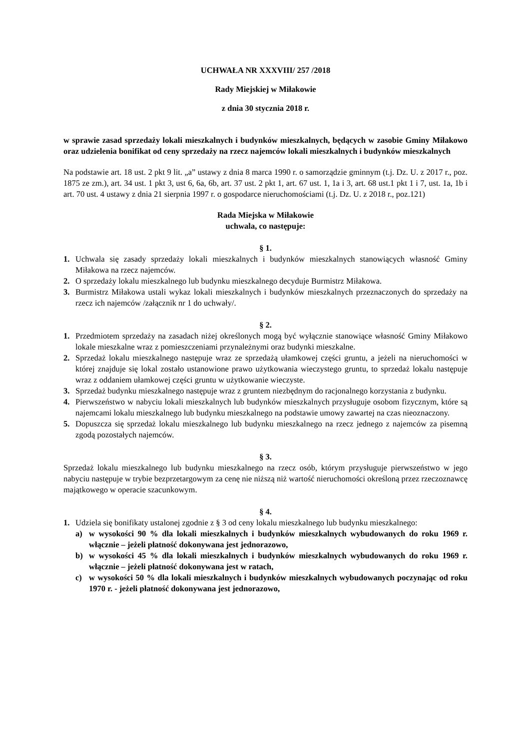UCHWAŁA NR XXXVIII/ 257 /2018
Rady Miejskiej w Miłakowie
z dnia 30 stycznia 2018 r.
w sprawie zasad sprzedaży lokali mieszkalnych i budynków mieszkalnych, będących w zasobie Gminy Miłakowo oraz udzielenia bonifikat od ceny sprzedaży na rzecz najemców lokali mieszkalnych i budynków mieszkalnych
Na podstawie art. 18 ust. 2 pkt 9 lit. „a” ustawy z dnia 8 marca 1990 r. o samorządzie gminnym (t.j. Dz. U. z 2017 r., poz. 1875 ze zm.), art. 34 ust. 1 pkt 3, ust 6, 6a, 6b, art. 37 ust. 2 pkt 1, art. 67 ust. 1, 1a i 3, art. 68 ust.1 pkt 1 i 7, ust. 1a, 1b i art. 70 ust. 4 ustawy z dnia 21 sierpnia 1997 r. o gospodarce nieruchomościami (t.j. Dz. U. z 2018 r., poz.121)
Rada Miejska w Miłakowie
uchwala, co następuje:
§ 1.
1. Uchwala się zasady sprzedaży lokali mieszkalnych i budynków mieszkalnych stanowiących własność Gminy Miłakowa na rzecz najemców.
2. O sprzedaży lokalu mieszkalnego lub budynku mieszkalnego decyduje Burmistrz Miłakowa.
3. Burmistrz Miłakowa ustali wykaz lokali mieszkalnych i budynków mieszkalnych przeznaczonych do sprzedaży na rzecz ich najemców /załącznik nr 1 do uchwały/.
§ 2.
1. Przedmiotem sprzedaży na zasadach niżej określonych mogą być wyłącznie stanowiące własność Gminy Miłakowo lokale mieszkalne wraz z pomieszczeniami przynależnymi oraz budynki mieszkalne.
2. Sprzedaż lokalu mieszkalnego następuje wraz ze sprzedażą ułamkowej części gruntu, a jeżeli na nieruchomości w której znajduje się lokal zostało ustanowione prawo użytkowania wieczystego gruntu, to sprzedaż lokalu następuje wraz z oddaniem ułamkowej części gruntu w użytkowanie wieczyste.
3. Sprzedaż budynku mieszkalnego następuje wraz z gruntem niezbędnym do racjonalnego korzystania z budynku.
4. Pierwszeństwo w nabyciu lokali mieszkalnych lub budynków mieszkalnych przysługuje osobom fizycznym, które są najemcami lokalu mieszkalnego lub budynku mieszkalnego na podstawie umowy zawartej na czas nieoznaczony.
5. Dopuszcza się sprzedaż lokalu mieszkalnego lub budynku mieszkalnego na rzecz jednego z najemców za pisemną zgodą pozostałych najemców.
§ 3.
Sprzedaż lokalu mieszkalnego lub budynku mieszkalnego na rzecz osób, którym przysługuje pierwszeństwo w jego nabyciu następuje w trybie bezprzetargowym za cenę nie niższą niż wartość nieruchomości określoną przez rzeczoznawcę majątkowego w operacie szacunkowym.
§ 4.
1. Udziela się bonifikaty ustalonej zgodnie z § 3 od ceny lokalu mieszkalnego lub budynku mieszkalnego:
a) w wysokości 90 % dla lokali mieszkalnych i budynków mieszkalnych wybudowanych do roku 1969 r. włącznie – jeżeli płatność dokonywana jest jednorazowo,
b) w wysokości 45 % dla lokali mieszkalnych i budynków mieszkalnych wybudowanych do roku 1969 r. włącznie – jeżeli płatność dokonywana jest w ratach,
c) w wysokości 50 % dla lokali mieszkalnych i budynków mieszkalnych wybudowanych poczynając od roku 1970 r. - jeżeli płatność dokonywana jest jednorazowo,